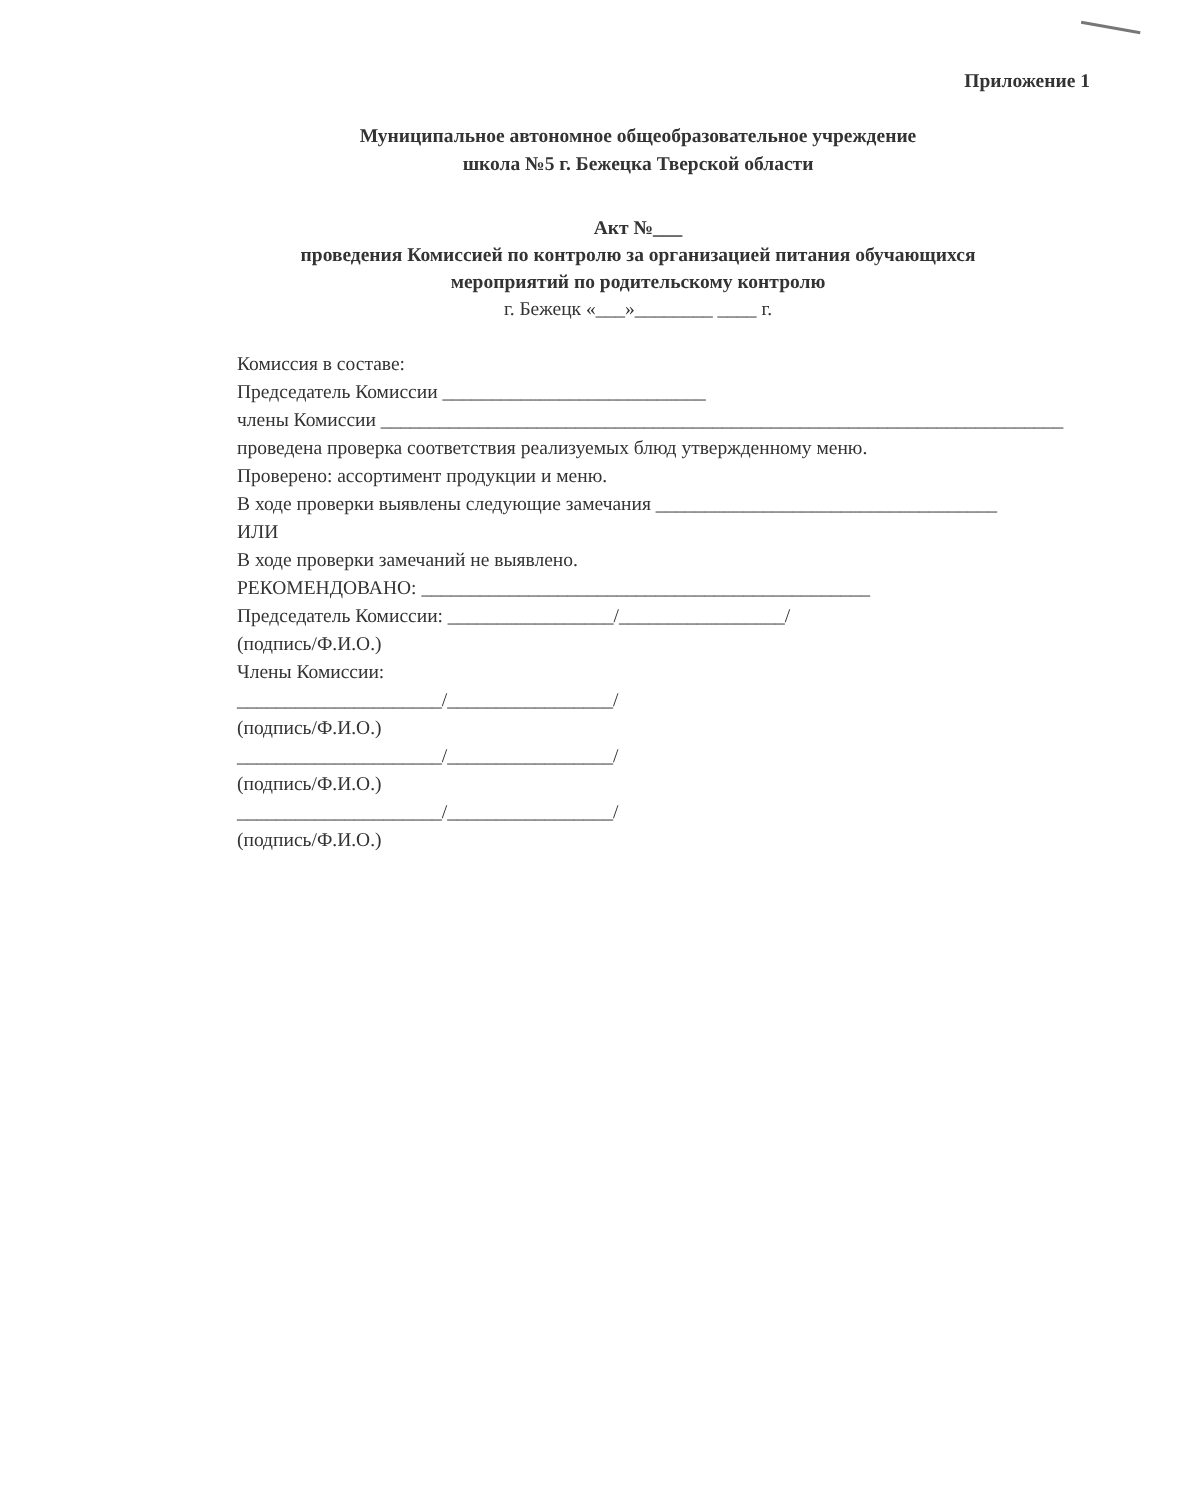Приложение 1
Муниципальное автономное общеобразовательное учреждение
школа №5 г. Бежецка Тверской области
Акт №___
проведения Комиссией по контролю за организацией питания обучающихся
мероприятий по родительскому контролю
г. Бежецк «___»________ ____ г.
Комиссия в составе:
Председатель Комиссии ___________________________
члены Комиссии ______________________________________________________________________
проведена проверка соответствия реализуемых блюд утвержденному меню.
Проверено: ассортимент продукции и меню.
В ходе проверки выявлены следующие замечания ___________________________________
ИЛИ
В ходе проверки замечаний не выявлено.
РЕКОМЕНДОВАНО: ______________________________________________
Председатель Комиссии: _________________/_________________/
(подпись/Ф.И.О.)
Члены Комиссии:
_____________________/_________________/
(подпись/Ф.И.О.)
_____________________/_________________/
(подпись/Ф.И.О.)
_____________________/_________________/
(подпись/Ф.И.О.)